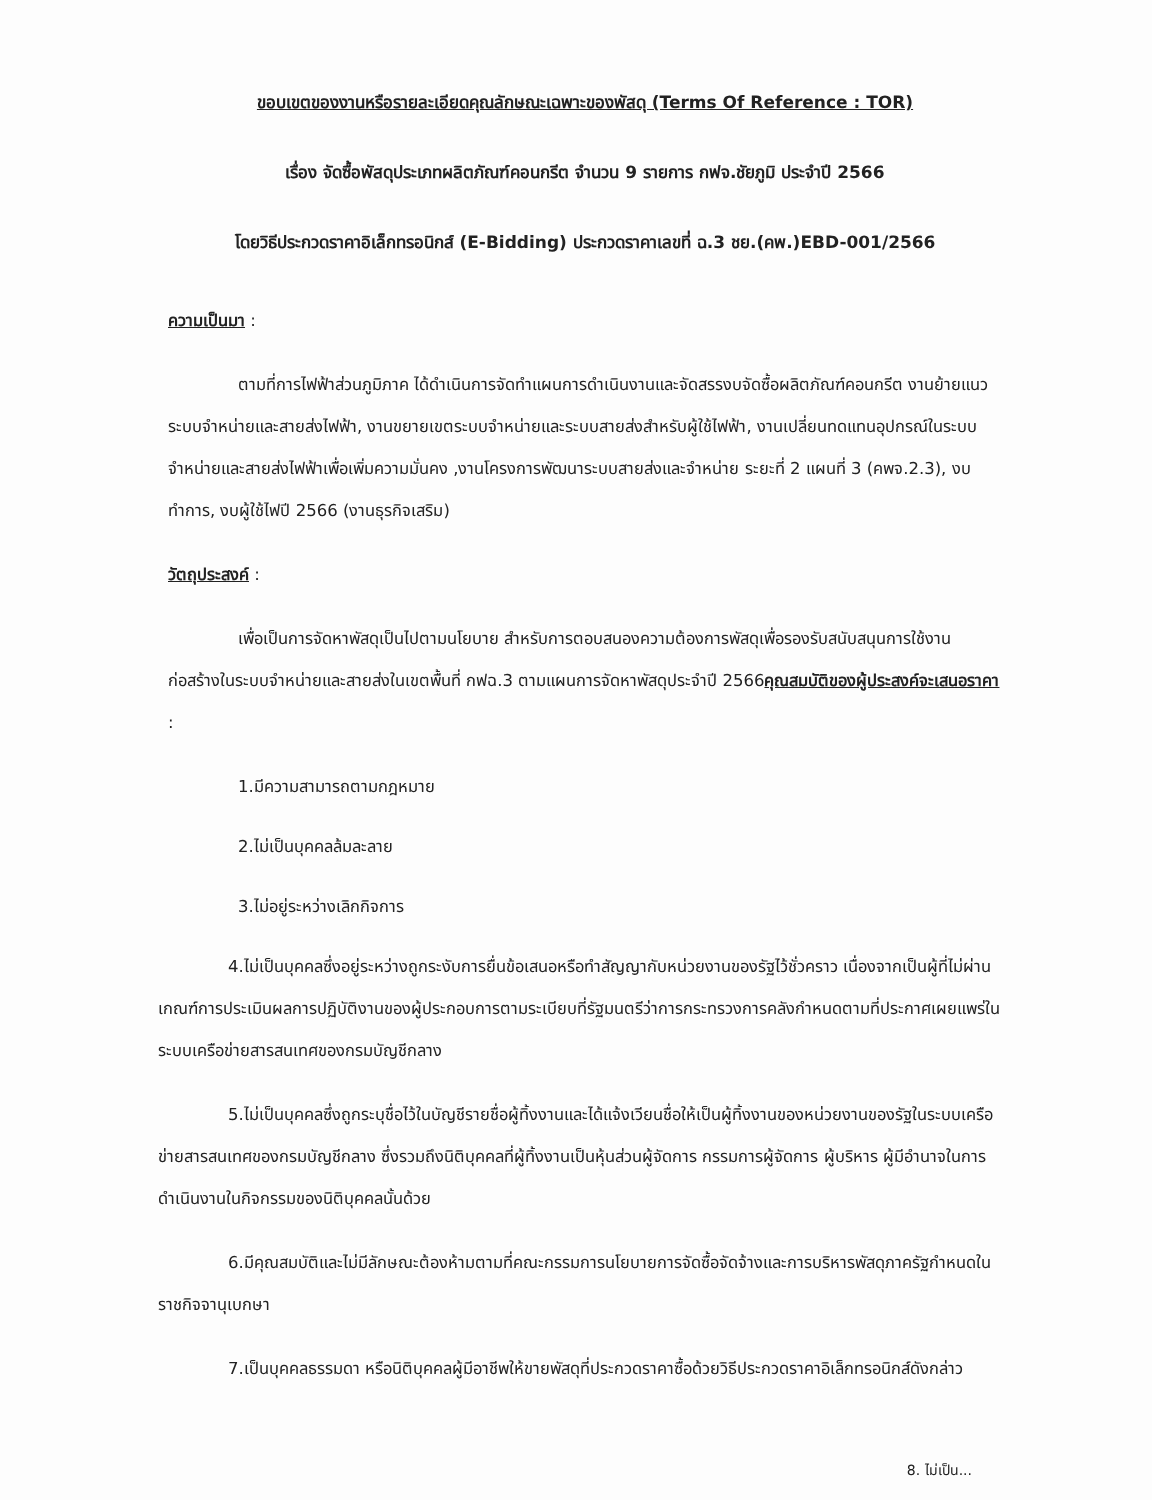ขอบเขตของงานหรือรายละเอียดคุณลักษณะเฉพาะของพัสดุ (Terms Of Reference : TOR)
เรื่อง จัดซื้อพัสดุประเภทผลิตภัณฑ์คอนกรีต จำนวน 9 รายการ กฟจ.ชัยภูมิ ประจำปี 2566
โดยวิธีประกวดราคาอิเล็กทรอนิกส์ (E-Bidding) ประกวดราคาเลขที่ ฉ.3 ชย.(คพ.)EBD-001/2566
ความเป็นมา :
ตามที่การไฟฟ้าส่วนภูมิภาค ได้ดำเนินการจัดทำแผนการดำเนินงานและจัดสรรงบจัดซื้อผลิตภัณฑ์คอนกรีต งานย้ายแนวระบบจำหน่ายและสายส่งไฟฟ้า, งานขยายเขตระบบจำหน่ายและระบบสายส่งสำหรับผู้ใช้ไฟฟ้า, งานเปลี่ยนทดแทนอุปกรณ์ในระบบจำหน่ายและสายส่งไฟฟ้าเพื่อเพิ่มความมั่นคง ,งานโครงการพัฒนาระบบสายส่งและจำหน่าย ระยะที่ 2 แผนที่ 3 (คพจ.2.3), งบทำการ, งบผู้ใช้ไฟปี 2566 (งานธุรกิจเสริม)
วัตถุประสงค์ :
เพื่อเป็นการจัดหาพัสดุเป็นไปตามนโยบาย สำหรับการตอบสนองความต้องการพัสดุเพื่อรองรับสนับสนุนการใช้งานก่อสร้างในระบบจำหน่ายและสายส่งในเขตพื้นที่ กฟฉ.3 ตามแผนการจัดหาพัสดุประจำปี 2566คุณสมบัติของผู้ประสงค์จะเสนอราคา :
1.มีความสามารถตามกฎหมาย
2.ไม่เป็นบุคคลล้มละลาย
3.ไม่อยู่ระหว่างเลิกกิจการ
4.ไม่เป็นบุคคลซึ่งอยู่ระหว่างถูกระงับการยื่นข้อเสนอหรือทำสัญญากับหน่วยงานของรัฐไว้ชั่วคราว เนื่องจากเป็นผู้ที่ไม่ผ่านเกณฑ์การประเมินผลการปฏิบัติงานของผู้ประกอบการตามระเบียบที่รัฐมนตรีว่าการกระทรวงการคลังกำหนดตามที่ประกาศเผยแพร่ในระบบเครือข่ายสารสนเทศของกรมบัญชีกลาง
5.ไม่เป็นบุคคลซึ่งถูกระบุชื่อไว้ในบัญชีรายชื่อผู้ทิ้งงานและได้แจ้งเวียนชื่อให้เป็นผู้ทิ้งงานของหน่วยงานของรัฐในระบบเครือข่ายสารสนเทศของกรมบัญชีกลาง ซึ่งรวมถึงนิติบุคคลที่ผู้ทิ้งงานเป็นหุ้นส่วนผู้จัดการ กรรมการผู้จัดการ ผู้บริหาร ผู้มีอำนาจในการดำเนินงานในกิจกรรมของนิติบุคคลนั้นด้วย
6.มีคุณสมบัติและไม่มีลักษณะต้องห้ามตามที่คณะกรรมการนโยบายการจัดซื้อจัดจ้างและการบริหารพัสดุภาครัฐกำหนดในราชกิจจานุเบกษา
7.เป็นบุคคลธรรมดา หรือนิติบุคคลผู้มีอาชีพให้ขายพัสดุที่ประกวดราคาซื้อด้วยวิธีประกวดราคาอิเล็กทรอนิกส์ดังกล่าว
8. ไม่เป็น...